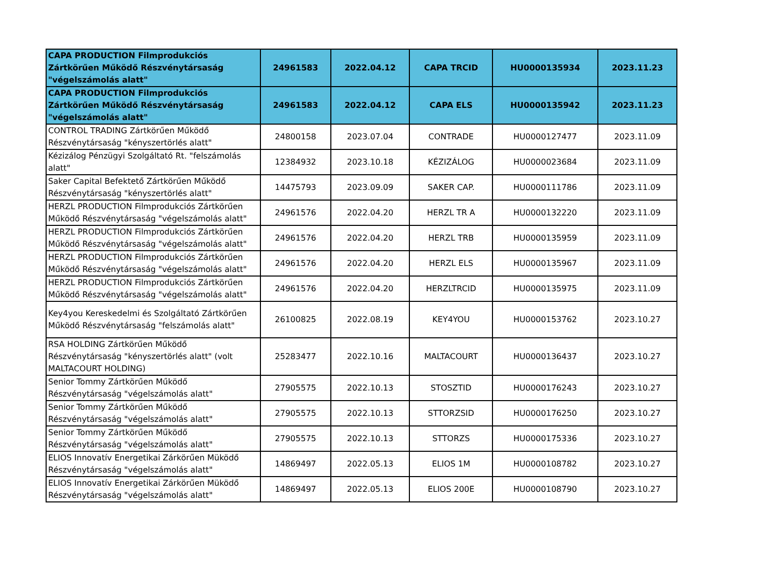| CAPA PRODUCTION Filmprodukciós Zártkörűen Működő Részvénytársaság "végelszámolás alatt" | 24961583 | 2022.04.12 | CAPA TRCID | HU0000135934 | 2023.11.23 |
| CAPA PRODUCTION Filmprodukciós Zártkörűen Működő Részvénytársaság "végelszámolás alatt" | 24961583 | 2022.04.12 | CAPA ELS | HU0000135942 | 2023.11.23 |
| CONTROL TRADING Zártkörűen Működő Részvénytársaság "kényszertörlés alatt" | 24800158 | 2023.07.04 | CONTRADE | HU0000127477 | 2023.11.09 |
| Kézizálog Pénzügyi Szolgáltató Rt. "felszámolás alatt" | 12384932 | 2023.10.18 | KÉZIZÁLOG | HU0000023684 | 2023.11.09 |
| Saker Capital Befektető Zártkörűen Működő Részvénytársaság "kényszertörlés alatt" | 14475793 | 2023.09.09 | SAKER CAP. | HU0000111786 | 2023.11.09 |
| HERZL PRODUCTION Filmprodukciós Zártkörűen Működő Részvénytársaság "végelszámolás alatt" | 24961576 | 2022.04.20 | HERZL TR A | HU0000132220 | 2023.11.09 |
| HERZL PRODUCTION Filmprodukciós Zártkörűen Működő Részvénytársaság "végelszámolás alatt" | 24961576 | 2022.04.20 | HERZL TRB | HU0000135959 | 2023.11.09 |
| HERZL PRODUCTION Filmprodukciós Zártkörűen Működő Részvénytársaság "végelszámolás alatt" | 24961576 | 2022.04.20 | HERZL ELS | HU0000135967 | 2023.11.09 |
| HERZL PRODUCTION Filmprodukciós Zártkörűen Működő Részvénytársaság "végelszámolás alatt" | 24961576 | 2022.04.20 | HERZLTRCID | HU0000135975 | 2023.11.09 |
| Key4you Kereskedelmi és Szolgáltató Zártkörűen Működő Részvénytársaság "felszámolás alatt" | 26100825 | 2022.08.19 | KEY4YOU | HU0000153762 | 2023.10.27 |
| RSA HOLDING Zártkörűen Működő Részvénytársaság "kényszertörlés alatt" (volt MALTACOURT HOLDING) | 25283477 | 2022.10.16 | MALTACOURT | HU0000136437 | 2023.10.27 |
| Senior Tommy Zártkörűen Működő Részvénytársaság "végelszámolás alatt" | 27905575 | 2022.10.13 | STOSZTID | HU0000176243 | 2023.10.27 |
| Senior Tommy Zártkörűen Működő Részvénytársaság "végelszámolás alatt" | 27905575 | 2022.10.13 | STTORZSID | HU0000176250 | 2023.10.27 |
| Senior Tommy Zártkörűen Működő Részvénytársaság "végelszámolás alatt" | 27905575 | 2022.10.13 | STTORZS | HU0000175336 | 2023.10.27 |
| ELIOS Innovatív Energetikai Zárkörűen Müködő Részvénytársaság "végelszámolás alatt" | 14869497 | 2022.05.13 | ELIOS 1M | HU0000108782 | 2023.10.27 |
| ELIOS Innovatív Energetikai Zárkörűen Müködő Részvénytársaság "végelszámolás alatt" | 14869497 | 2022.05.13 | ELIOS 200E | HU0000108790 | 2023.10.27 |